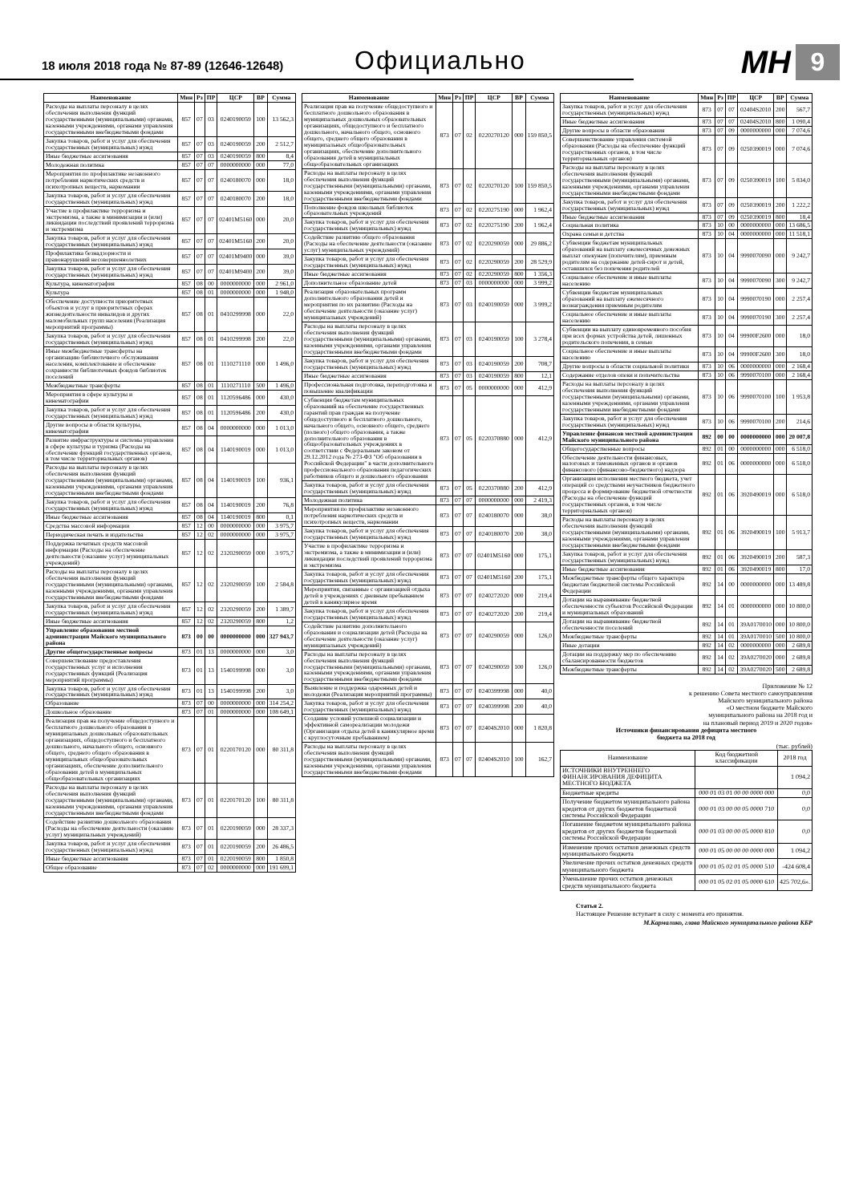18 июля 2018 года № 87-89 (12646-12648)
Официально
МН 9
| Наименование | Мин | Рз | ПР | ЦСР | ВР | Сумма |
| --- | --- | --- | --- | --- | --- | --- |
| Расходы на выплаты персоналу в целях обеспечения выполнения функций государственными (муниципальными) органами, казенными учреждениями, органами управления государственными внебюджетными фондами | 857 | 07 | 03 | 0240190059 | 100 | 13 562,3 |
| Закупка товаров, работ и услуг для обеспечения государственных (муниципальных) нужд | 857 | 07 | 03 | 0240190059 | 200 | 2 512,7 |
| Иные бюджетные ассигнования | 857 | 07 | 03 | 0240190059 | 800 | 8,4 |
| Молодежная политика | 857 | 07 | 07 | 0000000000 | 000 | 77,0 |
| Мероприятия по профилактике незаконного потребления наркотических средств и психотропных веществ, наркомании | 857 | 07 | 07 | 0240180070 | 000 | 18,0 |
| Закупка товаров, работ и услуг для обеспечения государственных (муниципальных) нужд | 857 | 07 | 07 | 0240180070 | 200 | 18,0 |
| Участие в профилактике терроризма и экстремизма, а также в минимизации и (или) ликвидации последствий проявлений терроризма и экстремизма | 857 | 07 | 07 | 02401M5160 | 000 | 20,0 |
| Закупка товаров, работ и услуг для обеспечения государственных (муниципальных) нужд | 857 | 07 | 07 | 02401M5160 | 200 | 20,0 |
| Профилактика безнадзорности и правонарушений несовершеннолетних | 857 | 07 | 07 | 02401M9400 | 000 | 39,0 |
| Закупка товаров, работ и услуг для обеспечения государственных (муниципальных) нужд | 857 | 07 | 07 | 02401M9400 | 200 | 39,0 |
| Культура, кинематография | 857 | 08 | 00 | 0000000000 | 000 | 2 961,0 |
| Культура | 857 | 08 | 01 | 0000000000 | 000 | 1 948,0 |
| Обеспечение доступности приоритетных объектов и услуг в приоритетных сферах жизнедеятельности инвалидов и других маломобильных групп населения (Реализация мероприятий программы) | 857 | 08 | 01 | 0410299998 | 000 | 22,0 |
| Закупка товаров, работ и услуг для обеспечения государственных (муниципальных) нужд | 857 | 08 | 01 | 0410299998 | 200 | 22,0 |
| Иные межбюджетные трансферты на организацию библиотечного обслуживания населения, комплектование и обеспечение сохранности библиотечных фондов библиотек поселений | 857 | 08 | 01 | 1110271110 | 000 | 1 496,0 |
| Межбюджетные трансферты | 857 | 08 | 01 | 1110271110 | 500 | 1 496,0 |
| Мероприятия в сфере культуры и кинематографии | 857 | 08 | 01 | 1120596486 | 000 | 430,0 |
| Закупка товаров, работ и услуг для обеспечения государственных (муниципальных) нужд | 857 | 08 | 01 | 1120596486 | 200 | 430,0 |
| Другие вопросы в области культуры, кинематографии | 857 | 08 | 04 | 0000000000 | 000 | 1 013,0 |
| Развитие инфраструктуры и системы управления в сфере культуры и туризма (Расходы на обеспечение функций государственных органов, в том числе территориальных органов) | 857 | 08 | 04 | 1140190019 | 000 | 1 013,0 |
| Расходы на выплаты персоналу в целях обеспечения выполнения функций государственными (муниципальными) органами, казенными учреждениями, органами управления государственными внебюджетными фондами | 857 | 08 | 04 | 1140190019 | 100 | 936,1 |
| Закупка товаров, работ и услуг для обеспечения государственных (муниципальных) нужд | 857 | 08 | 04 | 1140190019 | 200 | 76,8 |
| Иные бюджетные ассигнования | 857 | 08 | 04 | 1140190019 | 800 | 0,1 |
| Средства массовой информации | 857 | 12 | 00 | 0000000000 | 000 | 3 975,7 |
| Периодическая печать и издательства | 857 | 12 | 02 | 0000000000 | 000 | 3 975,7 |
| Поддержка печатных средств массовой информации (Расходы на обеспечение деятельности (оказание услуг) муниципальных учреждений) | 857 | 12 | 02 | 2320290059 | 000 | 3 975,7 |
| Расходы на выплаты персоналу в целях обеспечения выполнения функций государственными (муниципальными) органами, казенными учреждениями, органами управления государственными внебюджетными фондами | 857 | 12 | 02 | 2320290059 | 100 | 2 584,8 |
| Закупка товаров, работ и услуг для обеспечения государственных (муниципальных) нужд | 857 | 12 | 02 | 2320290059 | 200 | 1 389,7 |
| Иные бюджетные ассигнования | 857 | 12 | 02 | 2320290059 | 800 | 1,2 |
| Управление образования местной администрации Майского муниципального района | 873 | 00 | 00 | 0000000000 | 000 | 327 943,7 |
| Другие общегосударственные вопросы | 873 | 01 | 13 | 0000000000 | 000 | 3,0 |
| Совершенствование предоставления государственных услуг и исполнения государственных функций (Реализация мероприятий программы) | 873 | 01 | 13 | 1540199998 | 000 | 3,0 |
| Закупка товаров, работ и услуг для обеспечения государственных (муниципальных) нужд | 873 | 01 | 13 | 1540199998 | 200 | 3,0 |
| Образование | 873 | 07 | 00 | 0000000000 | 000 | 314 254,2 |
| Дошкольное образование | 873 | 07 | 01 | 0000000000 | 000 | 108 649,1 |
| Реализация прав на получение общедоступного и бесплатного дошкольного образования в муниципальных дошкольных образовательных организациях, общедоступного и бесплатного дошкольного, начального общего, основного общего, среднего общего образования в муниципальных общеобразовательных организациях, обеспечение дополнительного образования детей в муниципальных общеобразовательных организациях | 873 | 07 | 01 | 0220170120 | 000 | 80 311,8 |
| Расходы на выплаты персоналу в целях обеспечения выполнения функций государственными (муниципальными) органами, казенными учреждениями, органами управления государственными внебюджетными фондами | 873 | 07 | 01 | 0220170120 | 100 | 80 311,8 |
| Содействие развитию дошкольного образования (Расходы на обеспечение деятельности (оказание услуг) муниципальных учреждений) | 873 | 07 | 01 | 0220190059 | 000 | 28 337,3 |
| Закупка товаров, работ и услуг для обеспечения государственных (муниципальных) нужд | 873 | 07 | 01 | 0220190059 | 200 | 26 486,5 |
| Иные бюджетные ассигнования | 873 | 07 | 01 | 0220190059 | 800 | 1 850,8 |
| Общее образование | 873 | 07 | 02 | 0000000000 | 000 | 191 699,1 |
| Наименование | Мин | Рз | ПР | ЦСР | ВР | Сумма |
| --- | --- | --- | --- | --- | --- | --- |
| Реализация прав на получение общедоступного и бесплатного дошкольного образования в муниципальных дошкольных образовательных организациях, общедоступного и бесплатного дошкольного, начального общего, основного общего, среднего общего образования в муниципальных общеобразовательных организациях, обеспечение дополнительного образования детей в муниципальных общеобразовательных организациях | 873 | 07 | 02 | 0220270120 | 000 | 159 850,5 |
| Расходы на выплаты персоналу в целях обеспечения выполнения функций государственными (муниципальными) органами, казенными учреждениями, органами управления государственными внебюджетными фондами | 873 | 07 | 02 | 0220270120 | 100 | 159 850,5 |
| Пополнение фондов школьных библиотек образовательных учреждений | 873 | 07 | 02 | 0220275190 | 000 | 1 962,4 |
| Закупка товаров, работ и услуг для обеспечения государственных (муниципальных) нужд | 873 | 07 | 02 | 0220275190 | 200 | 1 962,4 |
| Содействие развитию общего образования (Расходы на обеспечение деятельности (оказание услуг) муниципальных учреждений) | 873 | 07 | 02 | 0220290059 | 000 | 29 886,2 |
| Закупка товаров, работ и услуг для обеспечения государственных (муниципальных) нужд | 873 | 07 | 02 | 0220290059 | 200 | 28 529,9 |
| Иные бюджетные ассигнования | 873 | 07 | 02 | 0220290059 | 800 | 1 356,3 |
| Дополнительное образование детей | 873 | 07 | 03 | 0000000000 | 000 | 3 999,2 |
| Реализация образовательных программ дополнительного образования детей и мероприятия по их развитию (Расходы на обеспечение деятельности (оказание услуг) муниципальных учреждений) | 873 | 07 | 03 | 0240190059 | 000 | 3 999,2 |
| Расходы на выплаты персоналу в целях обеспечения выполнения функций государственными (муниципальными) органами, казенными учреждениями, органами управления государственными внебюджетными фондами | 873 | 07 | 03 | 0240190059 | 100 | 3 278,4 |
| Закупка товаров, работ и услуг для обеспечения государственных (муниципальных) нужд | 873 | 07 | 03 | 0240190059 | 200 | 708,7 |
| Иные бюджетные ассигнования | 873 | 07 | 03 | 0240190059 | 800 | 12,1 |
| Профессиональная подготовка, переподготовка и повышение квалификации | 873 | 07 | 05 | 0000000000 | 000 | 412,9 |
| Субвенция бюджетам муниципальных образований на обеспечение государственных гарантий прав граждан на получение общедоступного и бесплатного дошкольного, начального общего, основного общего, среднего (полного) общего образования, а также дополнительного образования в общеобразовательных учреждениях в соответствии с Федеральным законом от 29.12.2012 года № 273-ФЗ "Об образовании в Российской Федерации" в части дополнительного профессионального образования педагогических работников общего и дошкольного образования | 873 | 07 | 05 | 0220370880 | 000 | 412,9 |
| Закупка товаров, работ и услуг для обеспечения государственных (муниципальных) нужд | 873 | 07 | 05 | 0220370880 | 200 | 412,9 |
| Молодежная политика | 873 | 07 | 07 | 0000000000 | 000 | 2 419,3 |
| Мероприятия по профилактике незаконного потребления наркотических средств и психотропных веществ, наркомании | 873 | 07 | 07 | 0240180070 | 000 | 38,0 |
| Закупка товаров, работ и услуг для обеспечения государственных (муниципальных) нужд | 873 | 07 | 07 | 0240180070 | 200 | 38,0 |
| Участие в профилактике терроризма и экстремизма, а также в минимизации и (или) ликвидации последствий проявлений терроризма и экстремизма | 873 | 07 | 07 | 02401M5160 | 000 | 175,1 |
| Закупка товаров, работ и услуг для обеспечения государственных (муниципальных) нужд | 873 | 07 | 07 | 02401M5160 | 200 | 175,1 |
| Мероприятия, связанные с организацией отдыха детей в учреждениях с дневным пребыванием детей в каникулярное время | 873 | 07 | 07 | 0240272020 | 000 | 219,4 |
| Закупка товаров, работ и услуг для обеспечения государственных (муниципальных) нужд | 873 | 07 | 07 | 0240272020 | 200 | 219,4 |
| Содействие развитию дополнительного образования и социализации детей (Расходы на обеспечение деятельности (оказание услуг) муниципальных учреждений) | 873 | 07 | 07 | 0240290059 | 000 | 126,0 |
| Расходы на выплаты персоналу в целях обеспечения выполнения функций государственными (муниципальными) органами, казенными учреждениями, органами управления государственными внебюджетными фондами | 873 | 07 | 07 | 0240290059 | 100 | 126,0 |
| Выявление и поддержка одаренных детей и молодежи (Реализация мероприятий программы) | 873 | 07 | 07 | 0240399998 | 000 | 40,0 |
| Закупка товаров, работ и услуг для обеспечения государственных (муниципальных) нужд | 873 | 07 | 07 | 0240399998 | 200 | 40,0 |
| Создание условий успешной социализации и эффективной самореализации молодежи (Организация отдыха детей в каникулярное время с круглосуточным пребыванием) | 873 | 07 | 07 | 02404S2010 | 000 | 1 820,8 |
| Расходы на выплаты персоналу в целях обеспечения выполнения функций государственными (муниципальными) органами, казенными учреждениями, органами управления государственными внебюджетными фондами | 873 | 07 | 07 | 02404S2010 | 100 | 162,7 |
| Наименование | Мин | Рз | ПР | ЦСР | ВР | Сумма |
| --- | --- | --- | --- | --- | --- | --- |
| Закупка товаров, работ и услуг для обеспечения государственных (муниципальных) нужд | 873 | 07 | 07 | 02404S2010 | 200 | 567,7 |
| Иные бюджетные ассигнования | 873 | 07 | 07 | 02404S2010 | 800 | 1 090,4 |
| Другие вопросы в области образования | 873 | 07 | 09 | 0000000000 | 000 | 7 074,6 |
| Совершенствование управления системой образования (Расходы на обеспечение функций государственных органов, в том числе территориальных органов) | 873 | 07 | 09 | 0250390019 | 000 | 7 074,6 |
| Расходы на выплаты персоналу в целях обеспечения выполнения функций государственными (муниципальными) органами, казенными учреждениями, органами управления государственными внебюджетными фондами | 873 | 07 | 09 | 0250390019 | 100 | 5 834,0 |
| Закупка товаров, работ и услуг для обеспечения государственных (муниципальных) нужд | 873 | 07 | 09 | 0250390019 | 200 | 1 222,2 |
| Иные бюджетные ассигнования | 873 | 07 | 09 | 0250390019 | 800 | 18,4 |
| Социальная политика | 873 | 10 | 00 | 0000000000 | 000 | 13 686,5 |
| Охрана семьи и детства | 873 | 10 | 04 | 0000000000 | 000 | 11 518,1 |
| Субвенции бюджетам муниципальных образований на выплату ежемесячных денежных выплат опекунам (попечителям), приемным родителям на содержание детей-сирот и детей, оставшихся без попечения родителей | 873 | 10 | 04 | 9990070090 | 000 | 9 242,7 |
| Социальное обеспечение и иные выплаты населению | 873 | 10 | 04 | 9990070090 | 300 | 9 242,7 |
| Субвенции бюджетам муниципальных образований на выплату ежемесячного вознаграждения приемным родителям | 873 | 10 | 04 | 9990070190 | 000 | 2 257,4 |
| Социальное обеспечение и иные выплаты населению | 873 | 10 | 04 | 9990070190 | 300 | 2 257,4 |
| Субвенции на выплату единовременного пособия при всех формах устройства детей, лишенных родительского попечения, в семью | 873 | 10 | 04 | 99900F2600 | 000 | 18,0 |
| Социальное обеспечение и иные выплаты населению | 873 | 10 | 04 | 99900F2600 | 300 | 18,0 |
| Другие вопросы в области социальной политики | 873 | 10 | 06 | 0000000000 | 000 | 2 168,4 |
| Содержание отделов опеки и попечительства | 873 | 10 | 06 | 9990070100 | 000 | 2 168,4 |
| Расходы на выплаты персоналу в целях обеспечения выполнения функций государственными (муниципальными) органами, казенными учреждениями, органами управления государственными внебюджетными фондами | 873 | 10 | 06 | 9990070100 | 100 | 1 953,8 |
| Закупка товаров, работ и услуг для обеспечения государственных (муниципальных) нужд | 873 | 10 | 06 | 9990070100 | 200 | 214,6 |
| Управление финансов местной администрации Майского муниципального района | 892 | 00 | 00 | 0000000000 | 000 | 20 007,8 |
| Общегосударственные вопросы | 892 | 01 | 00 | 0000000000 | 000 | 6 518,0 |
| Обеспечение деятельности финансовых, налоговых и таможенных органов и органов финансового (финансово-бюджетного) надзора | 892 | 01 | 06 | 0000000000 | 000 | 6 518,0 |
| Организация исполнения местного бюджета, учет операций со средствами неучастников бюджетного процесса и формирование бюджетной отчетности (Расходы на обеспечение функций государственных органов, в том числе территориальных органов) | 892 | 01 | 06 | 3920490019 | 000 | 6 518,0 |
| Расходы на выплаты персоналу в целях обеспечения выполнения функций государственными (муниципальными) органами, казенными учреждениями, органами управления государственными внебюджетными фондами | 892 | 01 | 06 | 3920490019 | 100 | 5 913,7 |
| Закупка товаров, работ и услуг для обеспечения государственных (муниципальных) нужд | 892 | 01 | 06 | 3920490019 | 200 | 587,3 |
| Иные бюджетные ассигнования | 892 | 01 | 06 | 3920490019 | 800 | 17,0 |
| Межбюджетные трансферты общего характера бюджетам бюджетной системы Российской Федерации | 892 | 14 | 00 | 0000000000 | 000 | 13 489,8 |
| Дотации на выравнивание бюджетной обеспеченности субъектов Российской Федерации и муниципальных образований | 892 | 14 | 01 | 0000000000 | 000 | 10 800,0 |
| Дотации на выравнивание бюджетной обеспеченности поселений | 892 | 14 | 01 | 39А0170010 | 000 | 10 800,0 |
| Межбюджетные трансферты | 892 | 14 | 01 | 39А0170010 | 500 | 10 800,0 |
| Иные дотации | 892 | 14 | 02 | 0000000000 | 000 | 2 689,8 |
| Дотации на поддержку мер по обеспечению сбалансированности бюджетов | 892 | 14 | 02 | 39А0270020 | 000 | 2 689,8 |
| Межбюджетные трансферты | 892 | 14 | 02 | 39А0270020 | 500 | 2 689,8 |
Приложение № 12
к решению Совета местного самоуправления
Майского муниципального района
«О местном бюджете Майского
муниципального района на 2018 год и
на плановый период 2019 и 2020 годов»
Источники финансирования дефицита местного
бюджета на 2018 год
(тыс. рублей)
| Наименование | Код бюджетной классификации | 2018 год |
| ИСТОЧНИКИ ВНУТРЕННЕГО ФИНАНСИРОВАНИЯ ДЕФИЦИТА МЕСТНОГО БЮДЖЕТА | | 1 094,2 |
| Бюджетные кредиты | 000 01 03 01 00 00 0000 000 | 0,0 |
| Получение бюджетом муниципального района кредитов от других бюджетов бюджетной системы Российской Федерации | 000 01 03 00 00 05 0000 710 | 0,0 |
| Погашение бюджетом муниципального района кредитов от других бюджетов бюджетной системы Российской Федерации | 000 01 03 00 00 05 0000 810 | 0,0 |
| Изменение прочих остатков денежных средств муниципального бюджета | 000 01 05 00 00 00 0000 000 | 1 094,2 |
| Увеличение прочих остатков денежных средств муниципального бюджета | 000 01 05 02 01 05 0000 510 | -424 608,4 |
| Уменьшение прочих остатков денежных средств муниципального бюджета | 000 01 05 02 01 05 0000 610 | 425 702,6». |
Статья 2.
Настоящее Решение вступает в силу с момента его принятия.
М.Кармалико, глава Майского муниципального района КБР